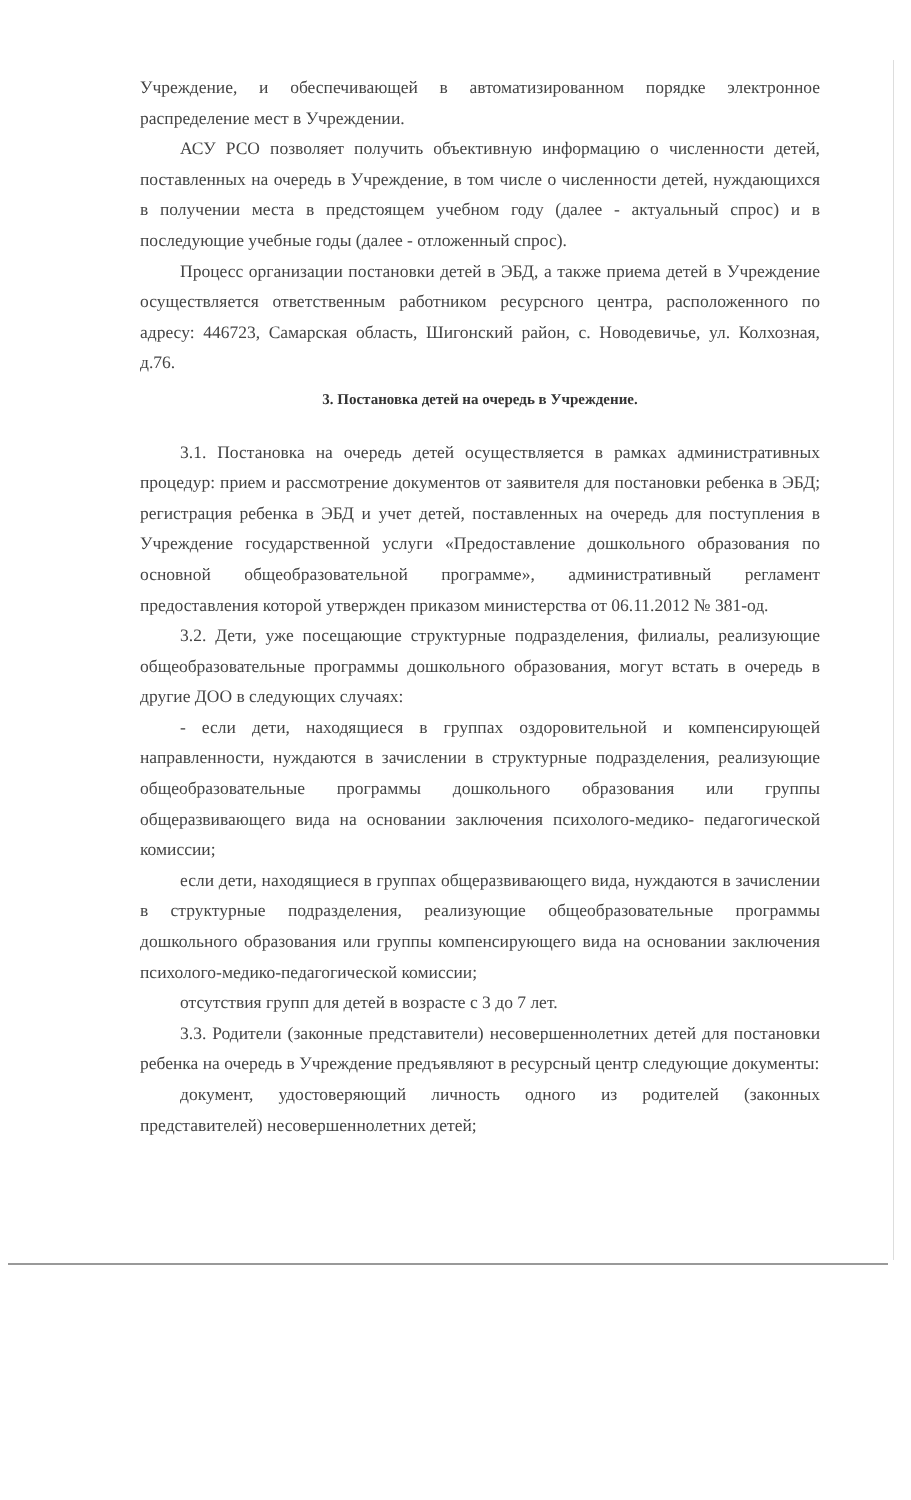Учреждение, и обеспечивающей в автоматизированном порядке электронное распределение мест в Учреждении.
АСУ РСО позволяет получить объективную информацию о численности детей, поставленных на очередь в Учреждение, в том числе о численности детей, нуждающихся в получении места в предстоящем учебном году (далее - актуальный спрос) и в последующие учебные годы (далее - отложенный спрос).
Процесс организации постановки детей в ЭБД, а также приема детей в Учреждение осуществляется ответственным работником ресурсного центра, расположенного по адресу: 446723, Самарская область, Шигонский район, с. Новодевичье, ул. Колхозная, д.76.
3. Постановка детей на очередь в Учреждение.
3.1. Постановка на очередь детей осуществляется в рамках административных процедур: прием и рассмотрение документов от заявителя для постановки ребенка в ЭБД; регистрация ребенка в ЭБД и учет детей, поставленных на очередь для поступления в Учреждение государственной услуги «Предоставление дошкольного образования по основной общеобразовательной программе», административный регламент предоставления которой утвержден приказом министерства от 06.11.2012 № 381-од.
3.2. Дети, уже посещающие структурные подразделения, филиалы, реализующие общеобразовательные программы дошкольного образования, могут встать в очередь в другие ДОО в следующих случаях:
- если дети, находящиеся в группах оздоровительной и компенсирующей направленности, нуждаются в зачислении в структурные подразделения, реализующие общеобразовательные программы дошкольного образования или группы общеразвивающего вида на основании заключения психолого-медико- педагогической комиссии;
если дети, находящиеся в группах общеразвивающего вида, нуждаются в зачислении в структурные подразделения, реализующие общеобразовательные программы дошкольного образования или группы компенсирующего вида на основании заключения психолого-медико-педагогической комиссии;
отсутствия групп для детей в возрасте с 3 до 7 лет.
3.3. Родители (законные представители) несовершеннолетних детей для постановки ребенка на очередь в Учреждение предъявляют в ресурсный центр следующие документы:
документ, удостоверяющий личность одного из родителей (законных представителей) несовершеннолетних детей;